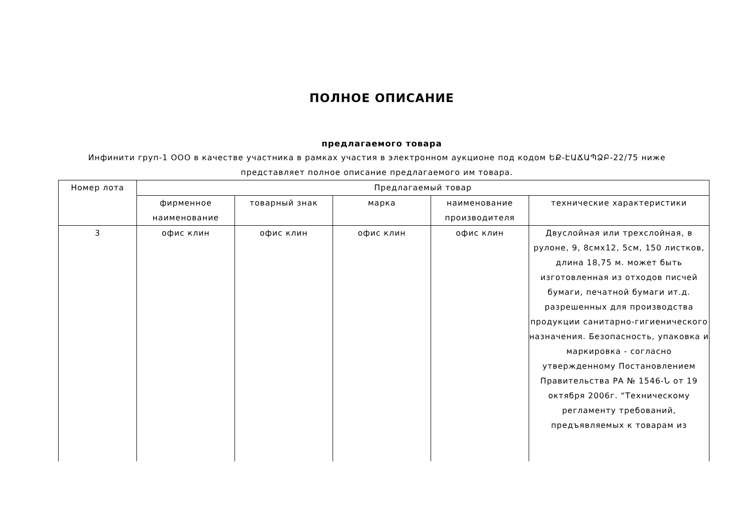ПОЛНОЕ ОПИСАНИЕ
предлагаемого товара
Инфинити груп-1 ООО в качестве участника в рамках участия в электронном аукционе под кодом ԵՔ-ԷԱՃԱՊՁԲ-22/75 ниже представляет полное описание предлагаемого им товара.
| Номер лота | Предлагаемый товар | | | | |
| --- | --- | --- | --- | --- | --- |
| | фирменное наименование | товарный знак | марка | наименование производителя | технические характеристики |
| 3 | офис клин | офис клин | офис клин | офис клин | Двуслойная или трехслойная, в рулоне, 9, 8смx12, 5см, 150 листков, длина 18,75 м. может быть изготовленная из отходов писчей бумаги, печатной бумаги ит.д. разрешенных для производства продукции санитарно-гигиенического назначения. Безопасность, упаковка и маркировка - согласно утвержденному Постановлением Правительства РА № 1546-Ն от 19 октября 2006г. “Техническому регламенту требований, предъявляемых к товарам из |